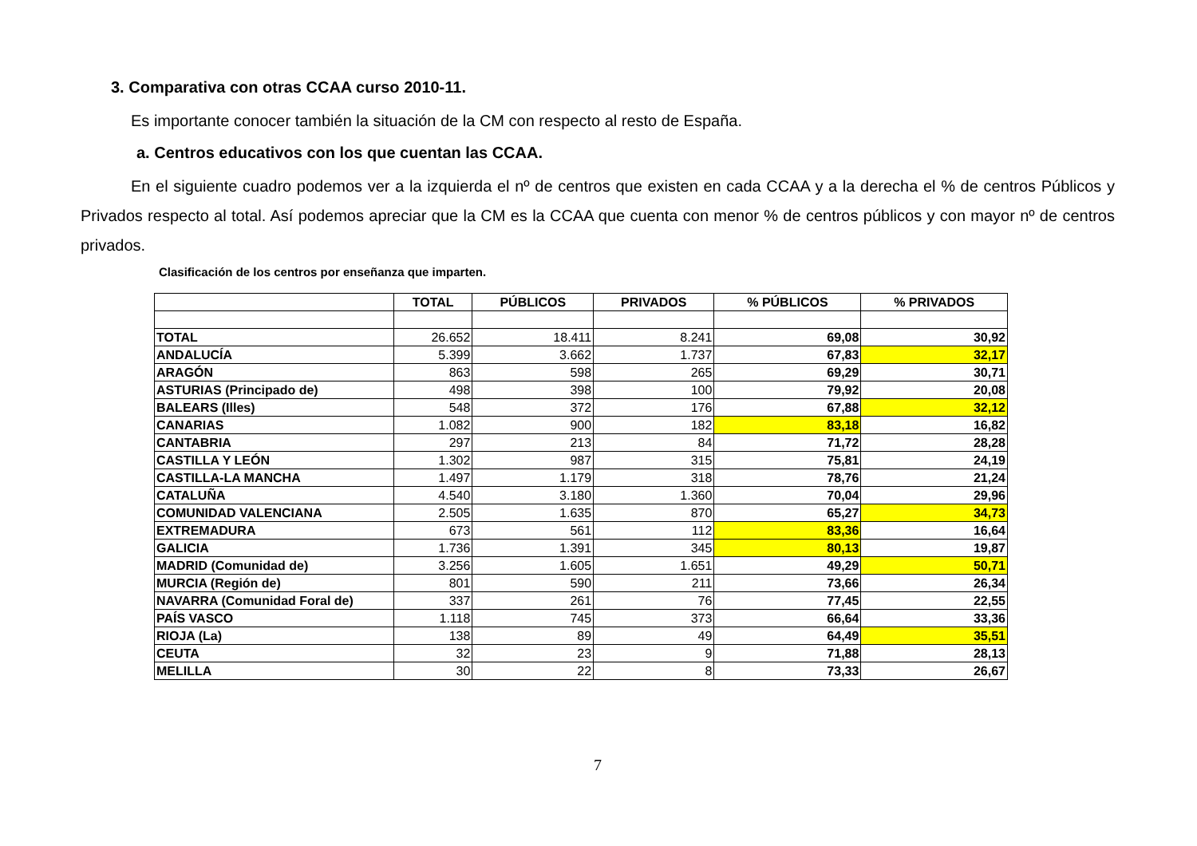3. Comparativa con otras CCAA curso 2010-11.
Es importante conocer también la situación de la CM con respecto al resto de España.
a. Centros educativos con los que cuentan las CCAA.
En el siguiente cuadro podemos ver a la izquierda el nº de centros que existen en cada CCAA y a la derecha el % de centros Públicos y Privados respecto al total. Así podemos apreciar que la CM es la CCAA que cuenta con menor % de centros públicos y con mayor nº de centros privados.
Clasificación de los centros por enseñanza que imparten.
| | TOTAL | PÚBLICOS | PRIVADOS | % PÚBLICOS | % PRIVADOS |
| --- | --- | --- | --- | --- | --- |
| TOTAL | 26.652 | 18.411 | 8.241 | 69,08 | 30,92 |
| ANDALUCÍA | 5.399 | 3.662 | 1.737 | 67,83 | 32,17 |
| ARAGÓN | 863 | 598 | 265 | 69,29 | 30,71 |
| ASTURIAS (Principado de) | 498 | 398 | 100 | 79,92 | 20,08 |
| BALEARS (Illes) | 548 | 372 | 176 | 67,88 | 32,12 |
| CANARIAS | 1.082 | 900 | 182 | 83,18 | 16,82 |
| CANTABRIA | 297 | 213 | 84 | 71,72 | 28,28 |
| CASTILLA Y LEÓN | 1.302 | 987 | 315 | 75,81 | 24,19 |
| CASTILLA-LA MANCHA | 1.497 | 1.179 | 318 | 78,76 | 21,24 |
| CATALUÑA | 4.540 | 3.180 | 1.360 | 70,04 | 29,96 |
| COMUNIDAD VALENCIANA | 2.505 | 1.635 | 870 | 65,27 | 34,73 |
| EXTREMADURA | 673 | 561 | 112 | 83,36 | 16,64 |
| GALICIA | 1.736 | 1.391 | 345 | 80,13 | 19,87 |
| MADRID (Comunidad de) | 3.256 | 1.605 | 1.651 | 49,29 | 50,71 |
| MURCIA (Región de) | 801 | 590 | 211 | 73,66 | 26,34 |
| NAVARRA (Comunidad Foral de) | 337 | 261 | 76 | 77,45 | 22,55 |
| PAÍS VASCO | 1.118 | 745 | 373 | 66,64 | 33,36 |
| RIOJA (La) | 138 | 89 | 49 | 64,49 | 35,51 |
| CEUTA | 32 | 23 | 9 | 71,88 | 28,13 |
| MELILLA | 30 | 22 | 8 | 73,33 | 26,67 |
7